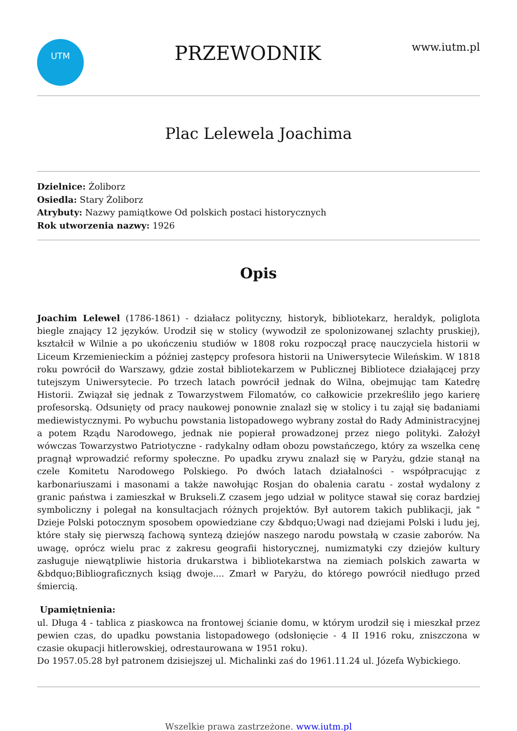UTM
PRZEWODNIK
www.iutm.pl
Plac Lelewela Joachima
Dzielnice: Żoliborz
Osiedla: Stary Żoliborz
Atrybuty: Nazwy pamiątkowe Od polskich postaci historycznych
Rok utworzenia nazwy: 1926
Opis
Joachim Lelewel (1786-1861) - działacz polityczny, historyk, bibliotekarz, heraldyk, poliglota biegle znający 12 języków. Urodził się w stolicy (wywodził ze spolonizowanej szlachty pruskiej), kształcił w Wilnie a po ukończeniu studiów w 1808 roku rozpoczął pracę nauczyciela historii w Liceum Krzemienieckim a później zastępcy profesora historii na Uniwersytecie Wileńskim. W 1818 roku powrócił do Warszawy, gdzie został bibliotekarzem w Publicznej Bibliotece działającej przy tutejszym Uniwersytecie. Po trzech latach powrócił jednak do Wilna, obejmując tam Katedrę Historii. Związał się jednak z Towarzystwem Filomatów, co całkowicie przekreśliło jego karierę profesorską. Odsunięty od pracy naukowej ponownie znalazł się w stolicy i tu zajął się badaniami mediewistycznymi. Po wybuchu powstania listopadowego wybrany został do Rady Administracyjnej a potem Rządu Narodowego, jednak nie popierał prowadzonej przez niego polityki. Założył wówczas Towarzystwo Patriotyczne - radykalny odłam obozu powstańczego, który za wszelka cenę pragnął wprowadzić reformy społeczne. Po upadku zrywu znalazł się w Paryżu, gdzie stanął na czele Komitetu Narodowego Polskiego. Po dwóch latach działalności - współpracując z karbonariuszami i masonami a także nawołując Rosjan do obalenia caratu - został wydalony z granic państwa i zamieszkał w Brukseli.Z czasem jego udział w polityce stawał się coraz bardziej symboliczny i polegał na konsultacjach różnych projektów. Był autorem takich publikacji, jak " Dzieje Polski potocznym sposobem opowiedziane czy &bdquo;Uwagi nad dziejami Polski i ludu jej, które stały się pierwszą fachową syntezą dziejów naszego narodu powstałą w czasie zaborów. Na uwagę, oprócz wielu prac z zakresu geografii historycznej, numizmatyki czy dziejów kultury zasługuje niewątpliwie historia drukarstwa i bibliotekarstwa na ziemiach polskich zawarta w &bdquo;Bibliograficznych ksiąg dwoje.... Zmarł w Paryżu, do którego powrócił niedługo przed śmiercią.
Upamiętnienia:
ul. Długa 4 - tablica z piaskowca na frontowej ścianie domu, w którym urodził się i mieszkał przez pewien czas, do upadku powstania listopadowego (odsłonięcie - 4 II 1916 roku, zniszczona w czasie okupacji hitlerowskiej, odrestaurowana w 1951 roku).
Do 1957.05.28 był patronem dzisiejszej ul. Michalinki zaś do 1961.11.24 ul. Józefa Wybickiego.
Wszelkie prawa zastrzeżone. www.iutm.pl